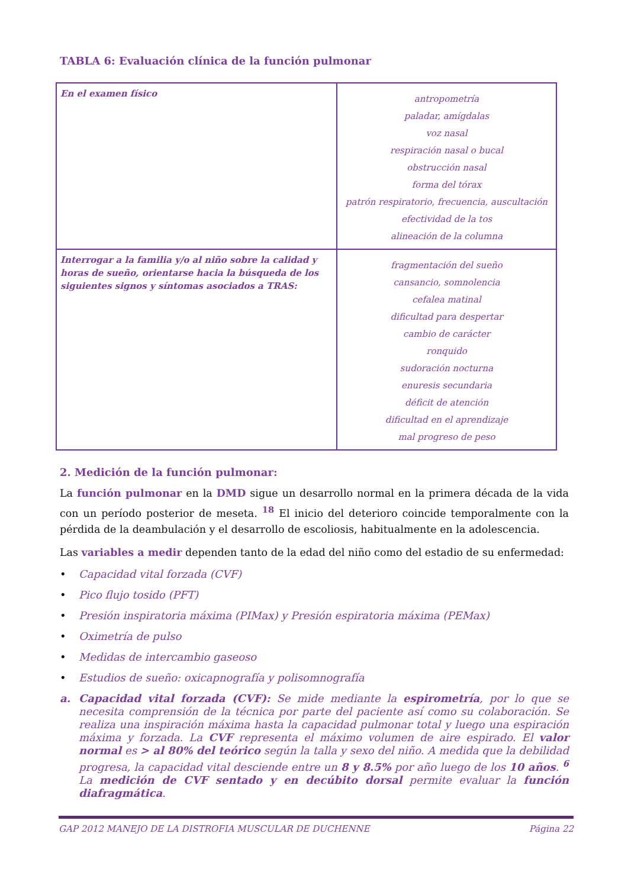TABLA 6: Evaluación clínica de la función pulmonar
| En el examen físico | antropometría paladar, amígdalas voz nasal respiración nasal o bucal obstrucción nasal forma del tórax patrón respiratorio, frecuencia, auscultación efectividad de la tos alineación de la columna |
| Interrogar a la familia y/o al niño sobre la calidad y horas de sueño, orientarse hacia la búsqueda de los siguientes signos y síntomas asociados a TRAS: | fragmentación del sueño cansancio, somnolencia cefalea matinal dificultad para despertar cambio de carácter ronquido sudoración nocturna enuresis secundaria déficit de atención dificultad en el aprendizaje mal progreso de peso |
2. Medición de la función pulmonar:
La función pulmonar en la DMD sigue un desarrollo normal en la primera década de la vida con un período posterior de meseta. <sup>18</sup> El inicio del deterioro coincide temporalmente con la pérdida de la deambulación y el desarrollo de escoliosis, habitualmente en la adolescencia.
Las variables a medir dependen tanto de la edad del niño como del estadio de su enfermedad:
• Capacidad vital forzada (CVF)
• Pico flujo tosido (PFT)
• Presión inspiratoria máxima (PIMax) y Presión espiratoria máxima (PEMax)
• Oximetría de pulso
• Medidas de intercambio gaseoso
• Estudios de sueño: oxicapnografía y polisomnografía
a. Capacidad vital forzada (CVF): Se mide mediante la espirometría, por lo que se necesita comprensión de la técnica por parte del paciente así como su colaboración. Se realiza una inspiración máxima hasta la capacidad pulmonar total y luego una espiración máxima y forzada. La CVF representa el máximo volumen de aire espirado. El valor normal es > al 80% del teórico según la talla y sexo del niño. A medida que la debilidad progresa, la capacidad vital desciende entre un 8 y 8.5% por año luego de los 10 años. <sup>6</sup> La medición de CVF sentado y en decúbito dorsal permite evaluar la función diafragmática.
GAP 2012 MANEJO DE LA DISTROFIA MUSCULAR DE DUCHENNE Página 22